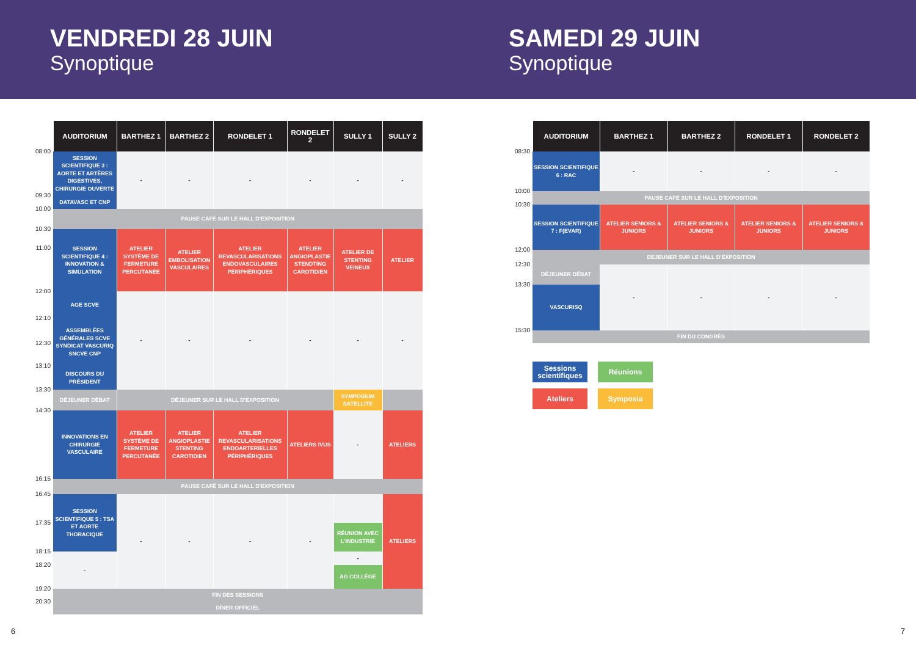VENDREDI 28 JUIN
Synoptique
SAMEDI 29 JUIN
Synoptique
| | AUDITORIUM | BARTHEZ 1 | BARTHEZ 2 | RONDELET 1 | RONDELET 2 | SULLY 1 | SULLY 2 |
| --- | --- | --- | --- | --- | --- | --- | --- |
| 08:00 | SESSION SCIENTIFIQUE 3 : AORTE ET ARTÈRES DIGESTIVES, CHIRURGIE OUVERTE | - | - | - | - | - | - |
| 09:30 | DATAVASC ET CNP | | | | | | |
| 10:00 | PAUSE CAFÉ SUR LE HALL D'EXPOSITION | | | | | | |
| 10:30 | SESSION SCIENTIFIQUE 4 : INNOVATION & SIMULATION | ATELIER SYSTÈME DE FERMETURE PERCUTANÉE | ATELIER EMBOLISATION VASCULAIRES | ATELIER REVASCULARISATIONS ENDOVASCULAIRES PÉRIPHÉRIQUES | ATELIER ANGIOPLASTIE STENDTING CAROTIDIEN | ATELIER DE STENTING VEINEUX | ATELIER |
| 11:00 | | | | | | | |
| 12:00 | AGE SCVE | - | - | - | - | - | - |
| 12:10 | ASSEMBLÉES GÉNÉRALES SCVE SYNDICAT VASCURIQ SNCVE CNP | | | | | | |
| 12:30 | | | | | | | |
| 13:10 | DISCOURS DU PRÉSIDENT | | | | | | |
| 13:30 | DÉJEUNER DÉBAT | DÉJEUNER SUR LE HALL D'EXPOSITION | | | | SYMPOSIUM SATELLITE | |
| 14:30 | INNOVATIONS EN CHIRURGIE VASCULAIRE | ATELIER SYSTÈME DE FERMETURE PERCUTANÉE | ATELIER ANGIOPLASTIE STENTING CAROTIDIEN | ATELIER REVASCULARISATIONS ENDOARTERIELLES PÉRIPHÉRIQUES | ATELIERS IVUS | - | ATELIERS |
| 16:15 | PAUSE CAFÉ SUR LE HALL D'EXPOSITION | | | | | | |
| 16:45 | SESSION SCIENTIFIQUE 5 : TSA ET AORTE THORACIQUE | - | - | - | - | | ATELIERS |
| 17:35 | | | | | | RÉUNION AVEC L'INDUSTRIE | |
| 18:15 | - | | | | | - | |
| 18:20 | | | | | | AG COLLÈGE | |
| 19:20 | FIN DES SESSIONS | | | | | | |
| 20:30 | DÎNER OFFICIEL | | | | | | |
| | AUDITORIUM | BARTHEZ 1 | BARTHEZ 2 | RONDELET 1 | RONDELET 2 |
| --- | --- | --- | --- | --- | --- |
| 08:30 | SESSION SCIENTIFIQUE 6 : RAC | - | - | - | - |
| 10:00 | PAUSE CAFÉ SUR LE HALL D'EXPOSITION | | | | |
| 10:30 | SESSION SCIENTIFIQUE 7 : F(EVAR) | ATELIER SENIORS & JUNIORS | ATELIER SENIORS & JUNIORS | ATELIER SENIORS & JUNIORS | ATELIER SENIORS & JUNIORS |
| 12:00 | DEJEUNER SUR LE HALL D'EXPOSITION | | | | |
| 12:30 | DÉJEUNER DÉBAT | - | - | - | - |
| 13:30 | VASCURISQ | | | | |
| 15:30 | FIN DU CONGRÈS | | | | |
Sessions scientifiques
Réunions
Ateliers
Symposia
6 7